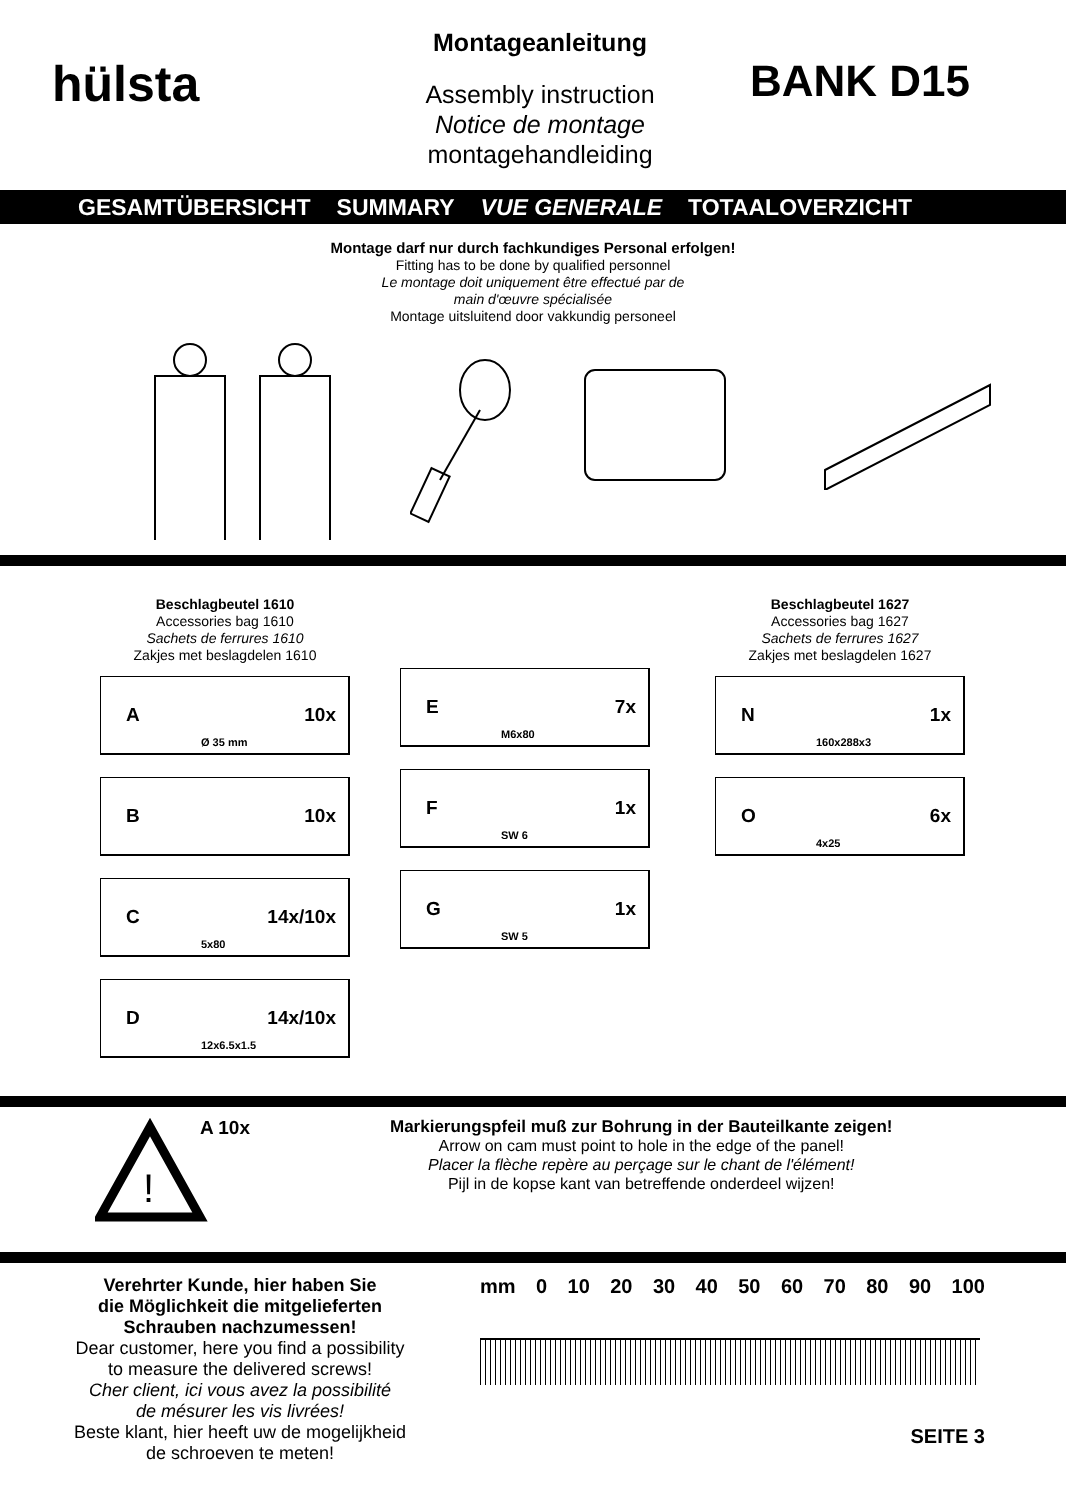hülsta
Montageanleitung
Assembly instruction
Notice de montage
montagehandleiding
BANK D15
GESAMTÜBERSICHT SUMMARY VUE GENERALE TOTAALOVERZICHT
Montage darf nur durch fachkundiges Personal erfolgen!
Fitting has to be done by qualified personnel
Le montage doit uniquement être effectué par de
main d'œuvre spécialisée
Montage uitsluitend door vakkundig personeel
Beschlagbeutel 1610
Accessories bag 1610
Sachets de ferrures 1610
Zakjes met beslagdelen 1610
A 10x
Ø 35 mm
B 10x
C 14x/10x
5x80
D 14x/10x
12x6.5x1.5
E 7x
M6x80
F 1x
SW 6
G 1x
SW 5
Beschlagbeutel 1627
Accessories bag 1627
Sachets de ferrures 1627
Zakjes met beslagdelen 1627
N 1x
160x288x3
O 6x
4x25
!
A 10x
Markierungspfeil muß zur Bohrung in der Bauteilkante zeigen!
Arrow on cam must point to hole in the edge of the panel!
Placer la flèche repère au perçage sur le chant de l'élément!
Pijl in de kopse kant van betreffende onderdeel wijzen!
Verehrter Kunde, hier haben Sie
die Möglichkeit die mitgelieferten
Schrauben nachzumessen!
Dear customer, here you find a possibility
to measure the delivered screws!
Cher client, ici vous avez la possibilité
de mésurer les vis livrées!
Beste klant, hier heeft uw de mogelijkheid
de schroeven te meten!
mm 0 10 20 30 40 50 60 70 80 90 100
SEITE 3